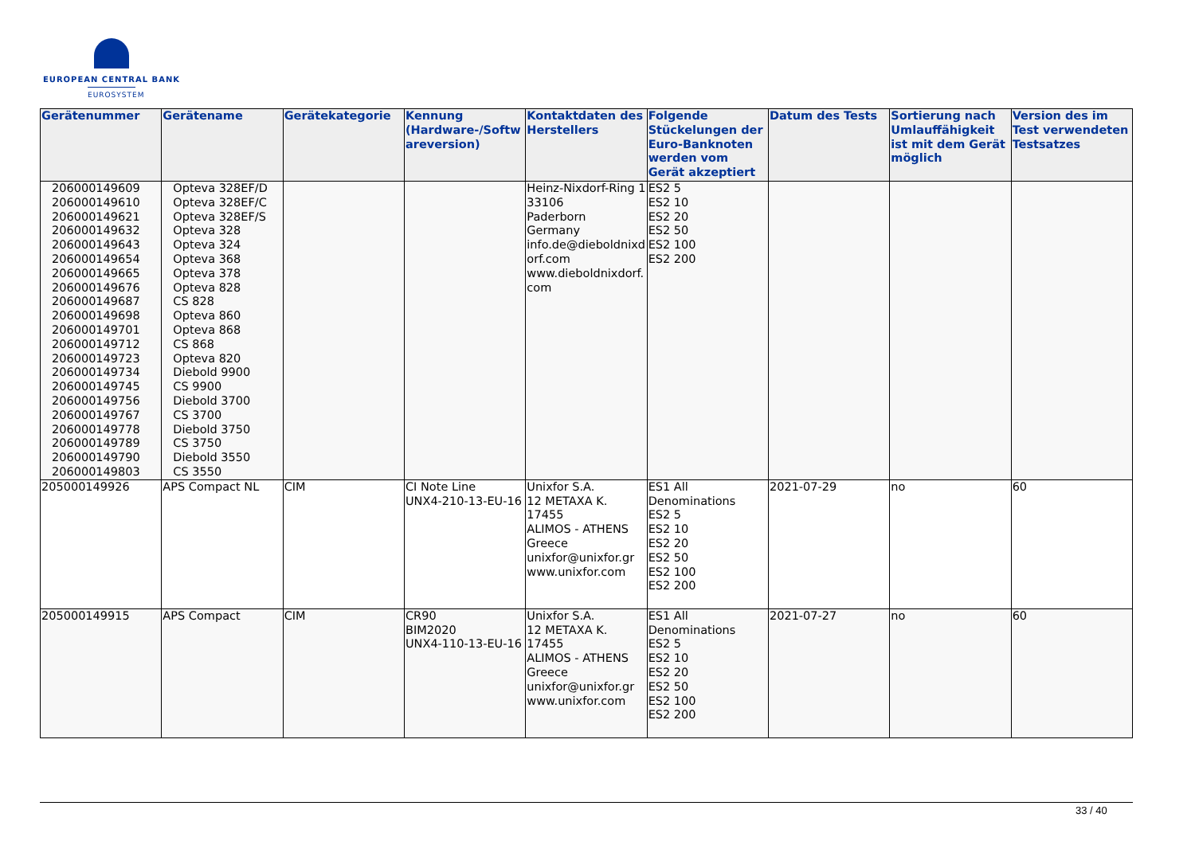EUROPEAN CENTRAL BANK
EUROSYSTEM
| Gerätenummer | Gerätename | Gerätekategorie | Kennung (Hardware-/Softwareversion) | Kontaktdaten des Herstellers | Folgende Stückelungen der Euro-Banknoten werden vom Gerät akzeptiert | Datum des Tests | Sortierung nach Umlauffähigkeit ist mit dem Gerät möglich | Version des im Test verwendeten Testsatzes |
| --- | --- | --- | --- | --- | --- | --- | --- | --- |
| 206000149609 206000149610 206000149621 206000149632 206000149643 206000149654 206000149665 206000149676 206000149687 206000149698 206000149701 206000149712 206000149723 206000149734 206000149745 206000149756 206000149767 206000149778 206000149789 206000149790 206000149803 | Opteva 328EF/D Opteva 328EF/C Opteva 328EF/S Opteva 328 Opteva 324 Opteva 368 Opteva 378 Opteva 828 CS 828 Opteva 860 Opteva 868 CS 868 Opteva 820 Diebold 9900 CS 9900 Diebold 3700 CS 3700 Diebold 3750 CS 3750 Diebold 3550 CS 3550 | | | Heinz-Nixdorf-Ring 1 33106 Paderborn Germany info.de@dieboldnixdorf.com www.dieboldnixdorf.com | ES2 5 ES2 10 ES2 20 ES2 50 ES2 100 ES2 200 | | | |
| 205000149926 | APS Compact NL | CIM | CI Note Line UNX4-210-13-EU-16 | Unixfor S.A. 12 METAXA K. 17455 ALIMOS - ATHENS Greece unixfor@unixfor.gr www.unixfor.com | ES1 All Denominations ES2 5 ES2 10 ES2 20 ES2 50 ES2 100 ES2 200 | 2021-07-29 | no | 60 |
| 205000149915 | APS Compact | CIM | CR90 BIM2020 UNX4-110-13-EU-16 | Unixfor S.A. 12 METAXA K. 17455 ALIMOS - ATHENS Greece unixfor@unixfor.gr www.unixfor.com | ES1 All Denominations ES2 5 ES2 10 ES2 20 ES2 50 ES2 100 ES2 200 | 2021-07-27 | no | 60 |
33 / 40